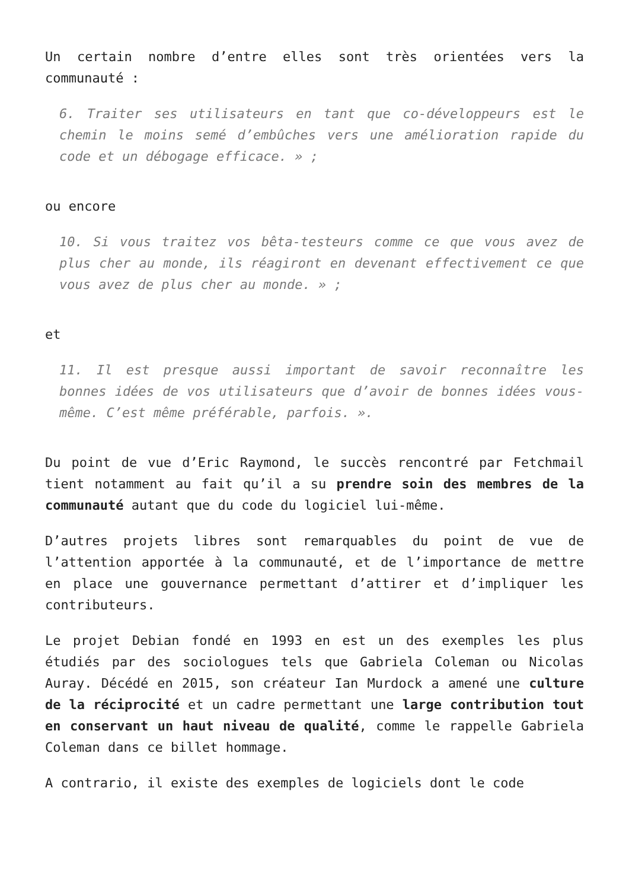Un certain nombre d’entre elles sont très orientées vers la communauté :
6. Traiter ses utilisateurs en tant que co-développeurs est le chemin le moins semé d’embûches vers une amélioration rapide du code et un débogage efficace. » ;
ou encore
10. Si vous traitez vos bêta-testeurs comme ce que vous avez de plus cher au monde, ils réagiront en devenant effectivement ce que vous avez de plus cher au monde. » ;
et
11. Il est presque aussi important de savoir reconnaître les bonnes idées de vos utilisateurs que d’avoir de bonnes idées vous-même. C’est même préférable, parfois. ».
Du point de vue d’Eric Raymond, le succès rencontré par Fetchmail tient notamment au fait qu’il a su prendre soin des membres de la communauté autant que du code du logiciel lui-même.
D’autres projets libres sont remarquables du point de vue de l’attention apportée à la communauté, et de l’importance de mettre en place une gouvernance permettant d’attirer et d’impliquer les contributeurs.
Le projet Debian fondé en 1993 en est un des exemples les plus étudiés par des sociologues tels que Gabriela Coleman ou Nicolas Auray. Décédé en 2015, son créateur Ian Murdock a amené une culture de la réciprocité et un cadre permettant une large contribution tout en conservant un haut niveau de qualité, comme le rappelle Gabriela Coleman dans ce billet hommage.
A contrario, il existe des exemples de logiciels dont le code